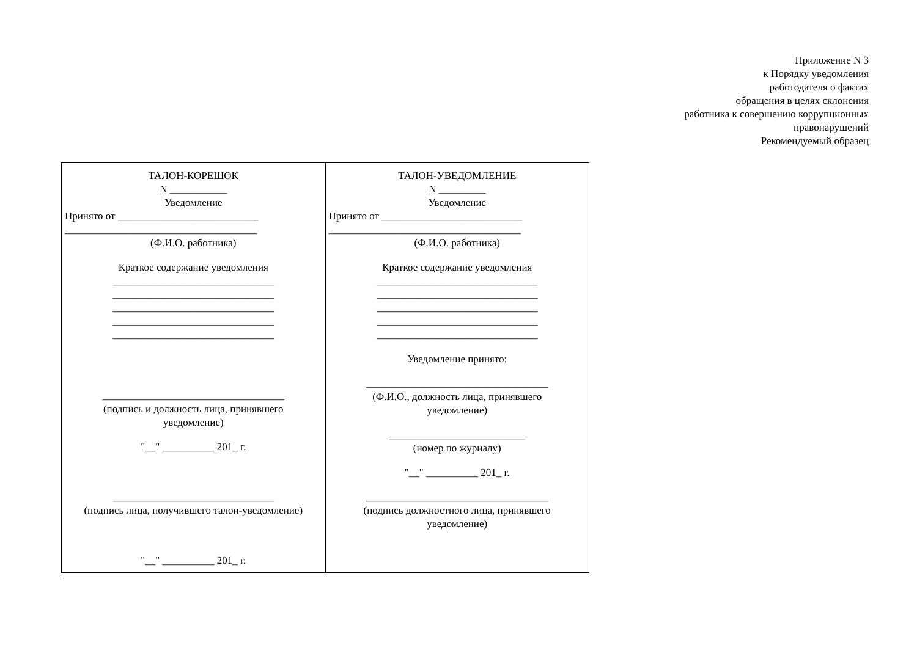Приложение N 3
к Порядку уведомления
работодателя о фактах
обращения в целях склонения
работника к совершению коррупционных
правонарушений
Рекомендуемый образец
| ТАЛОН-КОРЕШОК N ___________ Уведомление Принято от ___________________________ _____________________________________ (Ф.И.О. работника) Краткое содержание уведомления _______________________________ _______________________________ _______________________________ _______________________________ _______________________________ ___________________________________ (подпись и должность лица, принявшего уведомление) "__" __________ 201_ г. _______________________________ (подпись лица, получившего талон-уведомление) "__" __________ 201_ г. | ТАЛОН-УВЕДОМЛЕНИЕ N _________ Уведомление Принято от ___________________________ _____________________________________ (Ф.И.О. работника) Краткое содержание уведомления _______________________________ _______________________________ _______________________________ _______________________________ _______________________________ Уведомление принято: ___________________________________ (Ф.И.О., должность лица, принявшего уведомление) __________________________ (номер по журналу) "__" __________ 201_ г. ___________________________________ (подпись должностного лица, принявшего уведомление) |